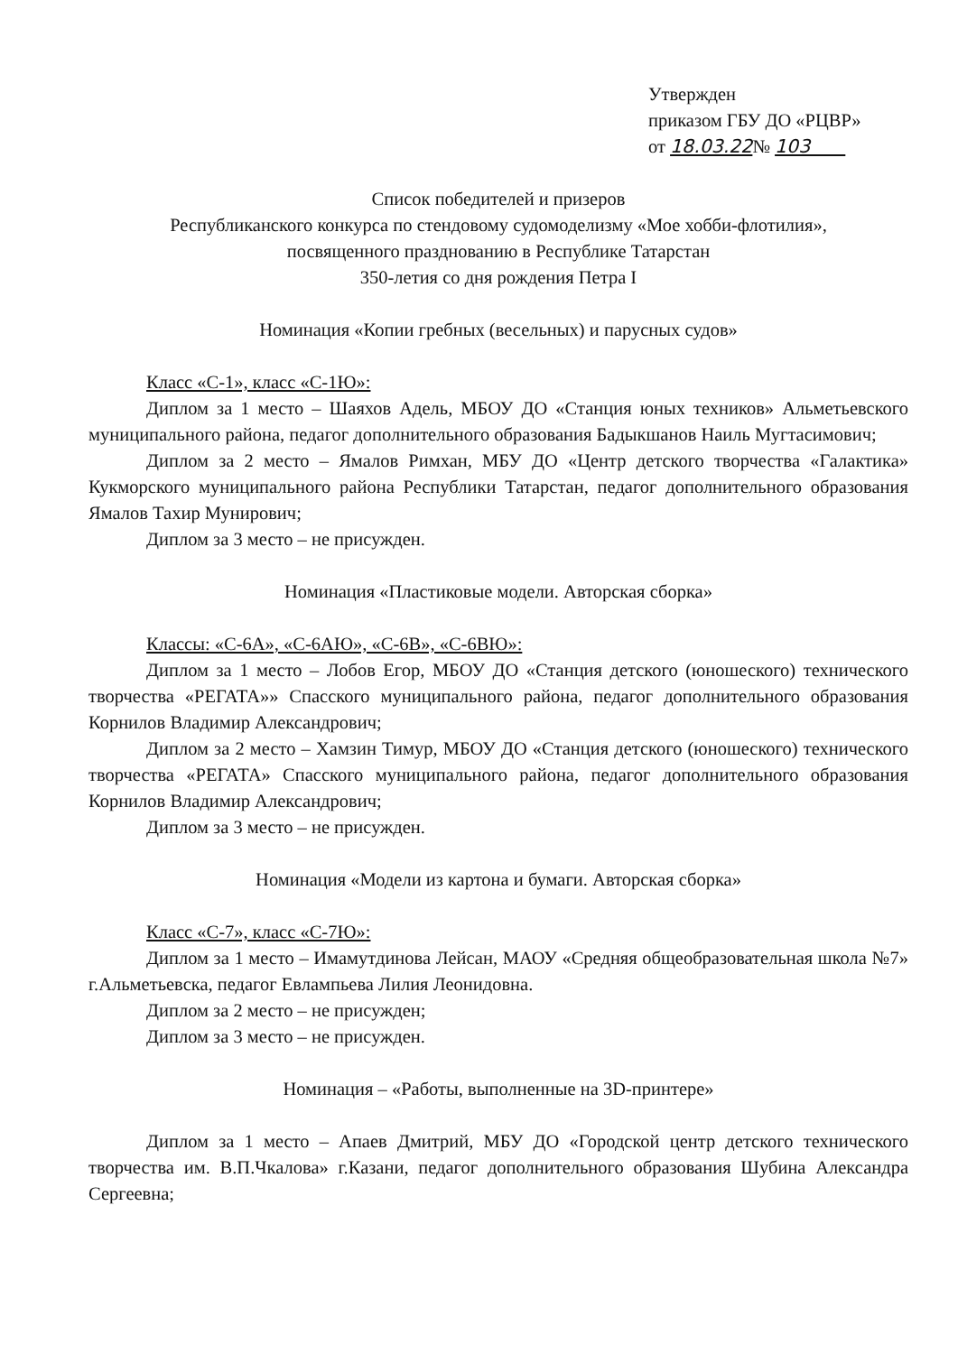Утвержден
приказом ГБУ ДО «РЦВР»
от 18.03.22№ 103
Список победителей и призеров
Республиканского конкурса по стендовому судомоделизму «Мое хобби-флотилия»,
посвященного празднованию в Республике Татарстан
350-летия со дня рождения Петра I
Номинация «Копии гребных (весельных) и парусных судов»
Класс «С-1», класс «С-1Ю»:
Диплом за 1 место – Шаяхов Адель, МБОУ ДО «Станция юных техников» Альметьевского муниципального района, педагог дополнительного образования Бадыкшанов Наиль Мугтасимович;
Диплом за 2 место – Ямалов Римхан, МБУ ДО «Центр детского творчества «Галактика» Кукморского муниципального района Республики Татарстан, педагог дополнительного образования Ямалов Тахир Мунирович;
Диплом за 3 место – не присужден.
Номинация «Пластиковые модели. Авторская сборка»
Классы: «С-6А», «С-6АЮ», «С-6В», «С-6ВЮ»:
Диплом за 1 место – Лобов Егор, МБОУ ДО «Станция детского (юношеского) технического творчества «РЕГАТА»» Спасского муниципального района, педагог дополнительного образования Корнилов Владимир Александрович;
Диплом за 2 место – Хамзин Тимур, МБОУ ДО «Станция детского (юношеского) технического творчества «РЕГАТА» Спасского муниципального района, педагог дополнительного образования Корнилов Владимир Александрович;
Диплом за 3 место – не присужден.
Номинация «Модели из картона и бумаги. Авторская сборка»
Класс «С-7», класс «С-7Ю»:
Диплом за 1 место – Имамутдинова Лейсан, МАОУ «Средняя общеобразовательная школа №7» г.Альметьевска, педагог Евлампьева Лилия Леонидовна.
Диплом за 2 место – не присужден;
Диплом за 3 место – не присужден.
Номинация – «Работы, выполненные на 3D-принтере»
Диплом за 1 место – Апаев Дмитрий, МБУ ДО «Городской центр детского технического творчества им. В.П.Чкалова» г.Казани, педагог дополнительного образования Шубина Александра Сергеевна;